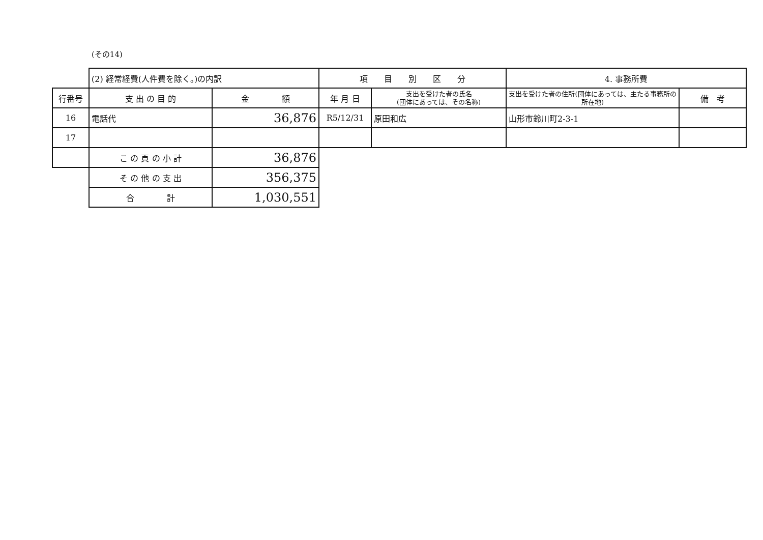(その14)
| | (2) 経常経費(人件費を除く。)の内訳 | | 項 目 別 区 分 | | 4. 事務所費 | |
| 行番号 | 支 出 の 目 的 | 金 額 | 年 月 日 | 支出を受けた者の氏名 (団体にあっては、その名称) | 支出を受けた者の住所(団体にあっては、主たる事務所の所在地) | 備 考 |
| 16 | 電話代 | 36,876 | R5/12/31 | 原田和広 | 山形市鈴川町2-3-1 | |
| 17 | | | | | | |
| | こ の 頁 の 小 計 | 36,876 | | | | |
| | そ の 他 の 支 出 | 356,375 | | | | |
| | 合 計 | 1,030,551 | | | | |